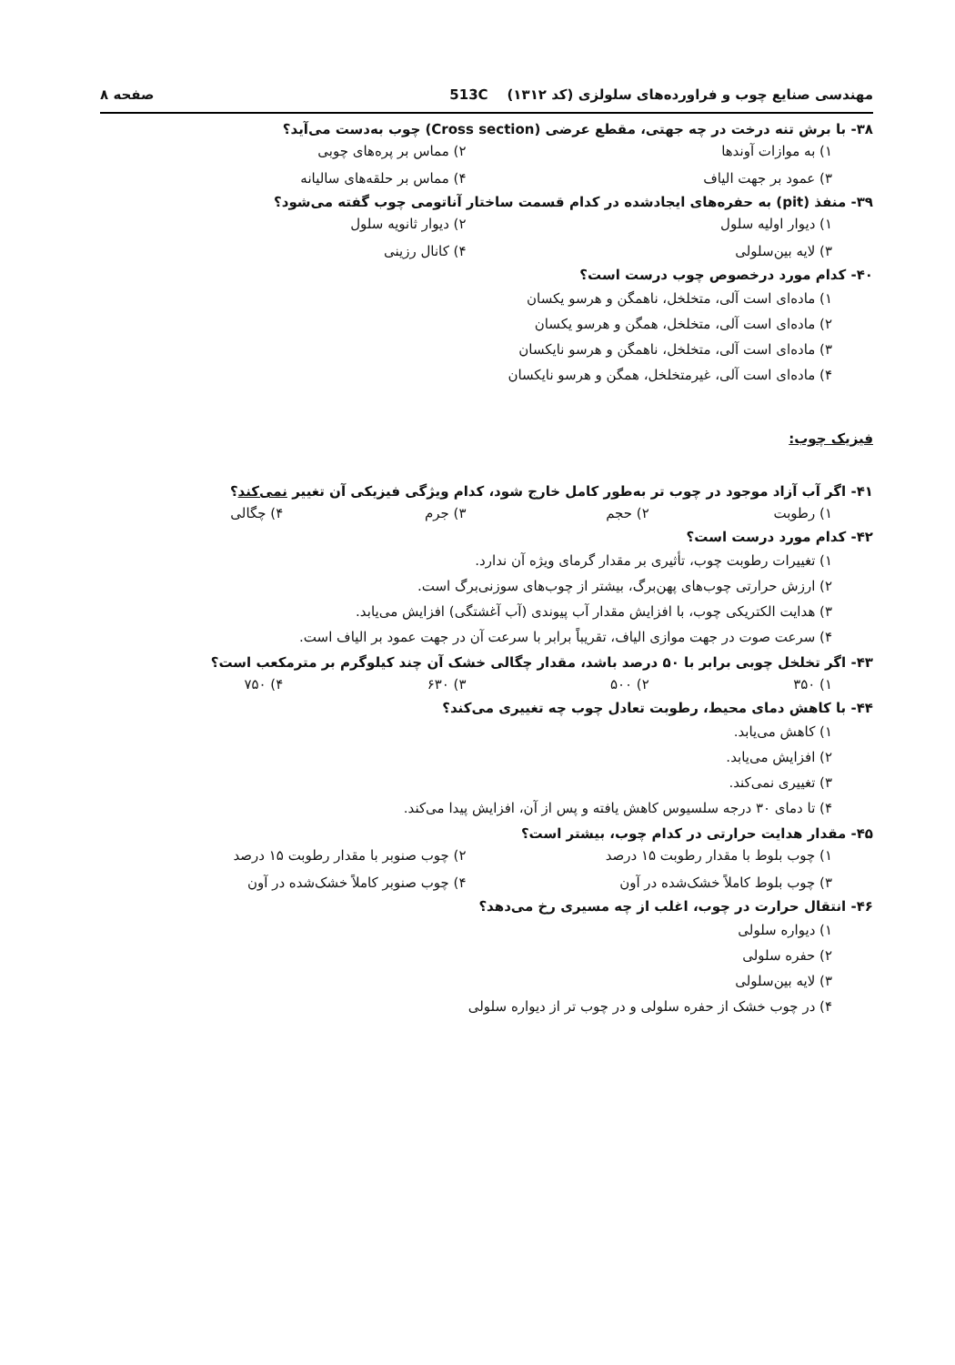مهندسی صنایع چوب و فراورده‌های سلولزی (کد ۱۳۱۲) 513C صفحه ۸
۳۸- با برش تنه درخت در چه جهتی، مقطع عرضی (Cross section) چوب به‌دست می‌آید؟
۱) به موازات آوندها ۲) مماس بر پره‌های چوبی ۳) عمود بر جهت الیاف ۴) مماس بر حلقه‌های سالیانه
۳۹- منفذ (pit) به حفره‌های ایجادشده در کدام قسمت ساختار آناتومی چوب گفته می‌شود؟
۱) دیوار اولیه سلول ۲) دیوار ثانویه سلول ۳) لایه بین‌سلولی ۴) کانال رزینی
۴۰- کدام مورد درخصوص چوب درست است؟
۱) ماده‌ای است آلی، متخلخل، ناهمگن و هرسو یکسان
۲) ماده‌ای است آلی، متخلخل، همگن و هرسو یکسان
۳) ماده‌ای است آلی، متخلخل، ناهمگن و هرسو نایکسان
۴) ماده‌ای است آلی، غیرمتخلخل، همگن و هرسو نایکسان
فیزیک چوب:
۴۱- اگر آب آزاد موجود در چوب تر به‌طور کامل خارج شود، کدام ویژگی فیزیکی آن تغییر نمی‌کند؟
۱) رطوبت ۲) حجم ۳) جرم ۴) چگالی
۴۲- کدام مورد درست است؟
۱) تغییرات رطوبت چوب، تأثیری بر مقدار گرمای ویژه آن ندارد.
۲) ارزش حرارتی چوب‌های پهن‌برگ، بیشتر از چوب‌های سوزنی‌برگ است.
۳) هدایت الکتریکی چوب، با افزایش مقدار آب پیوندی (آب آغشتگی) افزایش می‌یابد.
۴) سرعت صوت در جهت موازی الیاف، تقریباً برابر با سرعت آن در جهت عمود بر الیاف است.
۴۳- اگر تخلخل چوبی برابر با ۵۰ درصد باشد، مقدار چگالی خشک آن چند کیلوگرم بر مترمکعب است؟
۱) ۳۵۰ ۲) ۵۰۰ ۳) ۶۳۰ ۴) ۷۵۰
۴۴- با کاهش دمای محیط، رطوبت تعادل چوب چه تغییری می‌کند؟
۱) کاهش می‌یابد.
۲) افزایش می‌یابد.
۳) تغییری نمی‌کند.
۴) تا دمای ۳۰ درجه سلسیوس کاهش یافته و پس از آن، افزایش پیدا می‌کند.
۴۵- مقدار هدایت حرارتی در کدام چوب، بیشتر است؟
۱) چوب بلوط با مقدار رطوبت ۱۵ درصد ۲) چوب صنوبر با مقدار رطوبت ۱۵ درصد ۳) چوب بلوط کاملاً خشک‌شده در آون ۴) چوب صنوبر کاملاً خشک‌شده در آون
۴۶- انتقال حرارت در چوب، اغلب از چه مسیری رخ می‌دهد؟
۱) دیواره سلولی
۲) حفره سلولی
۳) لایه بین‌سلولی
۴) در چوب خشک از حفره سلولی و در چوب تر از دیواره سلولی